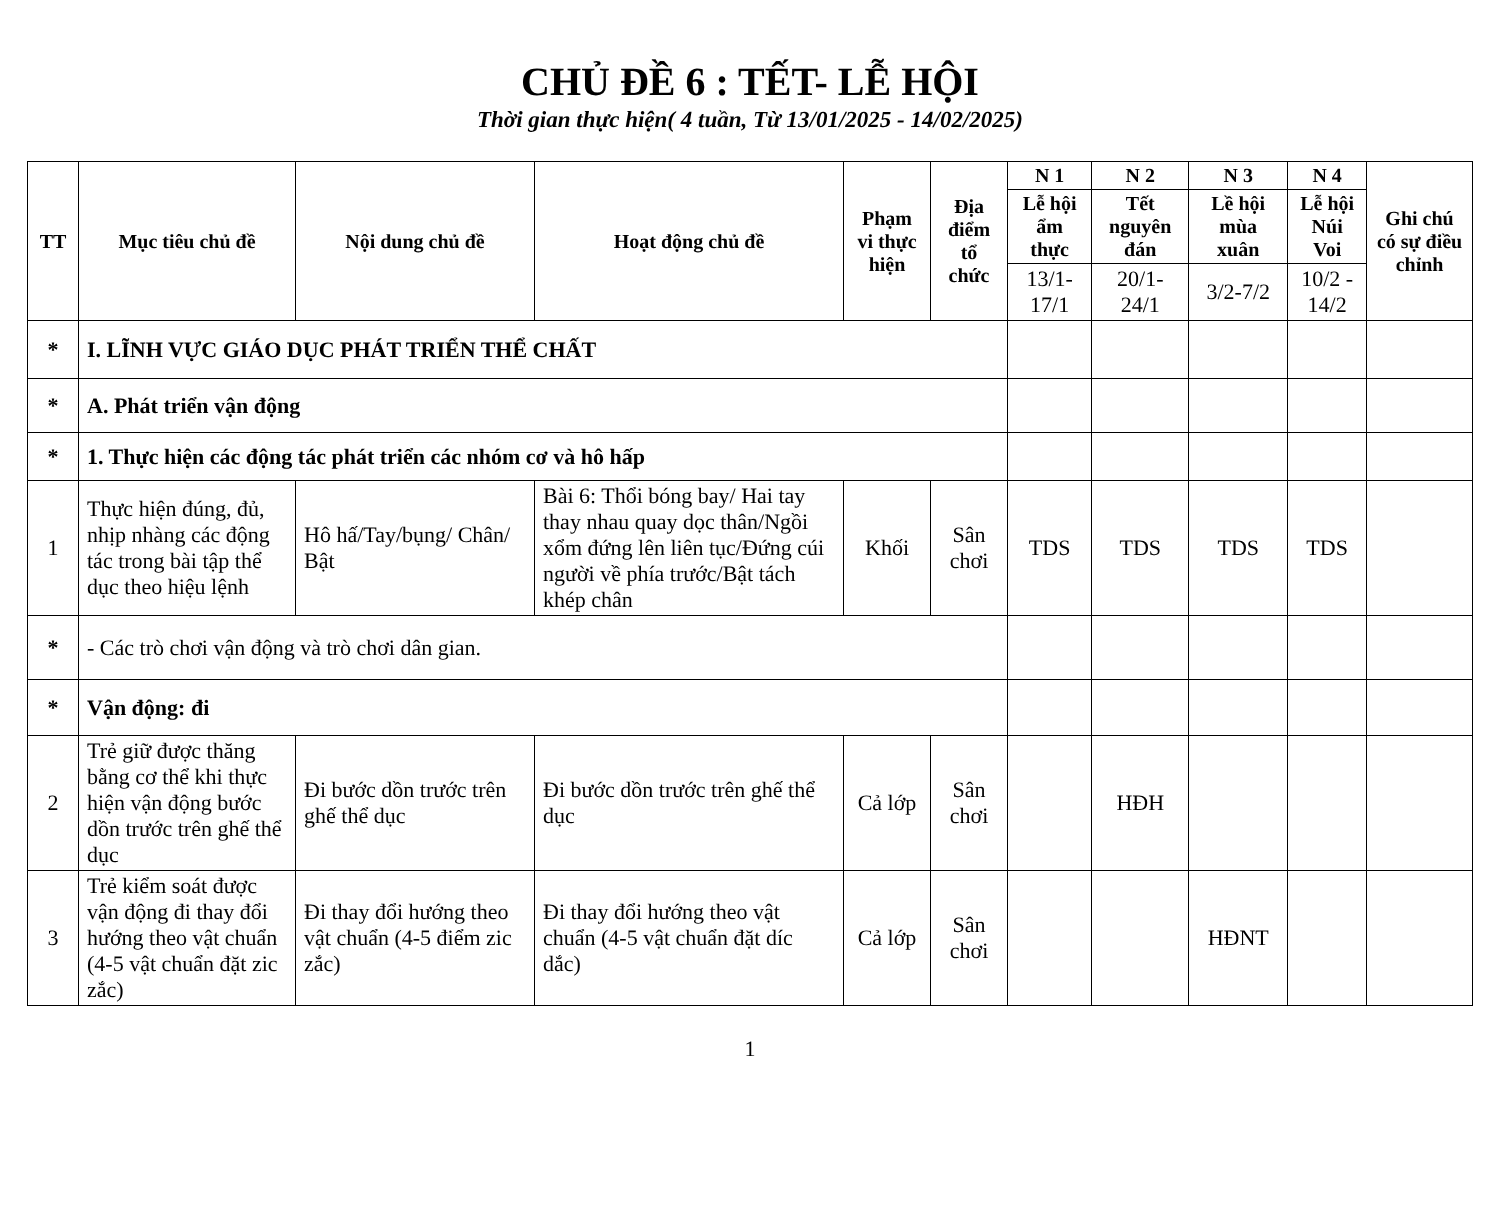CHỦ ĐỀ 6 : TẾT- LỄ HỘI
Thời gian thực hiện( 4 tuần, Từ 13/01/2025 - 14/02/2025)
| TT | Mục tiêu chủ đề | Nội dung chủ đề | Hoạt động chủ đề | Phạm vi thực hiện | Địa điểm tổ chức | N 1 | N 2 | N 3 | N 4 | Ghi chú có sự điều chỉnh |
| --- | --- | --- | --- | --- | --- | --- | --- | --- | --- | --- |
| | | | | | | Lễ hội ẩm thực | Tết nguyên đán | Lề hội mùa xuân | Lễ hội Núi Voi | |
| | | | | | | 13/1-17/1 | 20/1-24/1 | 3/2-7/2 | 10/2 - 14/2 | |
| * | I. LĨNH VỰC GIÁO DỤC PHÁT TRIỂN THỂ CHẤT | | | | | | | | | |
| * | A. Phát triển vận động | | | | | | | | | |
| * | 1. Thực hiện các động tác phát triển các nhóm cơ và hô hấp | | | | | | | | | |
| 1 | Thực hiện đúng, đủ, nhịp nhàng các động tác trong bài tập thể dục theo hiệu lệnh | Hô hấ/Tay/bụng/ Chân/ Bật | Bài 6: Thổi bóng bay/ Hai tay thay nhau quay dọc thân/Ngồi xổm đứng lên liên tục/Đứng cúi người về phía trước/Bật tách khép chân | Khối | Sân chơi | TDS | TDS | TDS | TDS | |
| * | - Các trò chơi vận động và trò chơi dân gian. | | | | | | | | | |
| * | Vận động: đi | | | | | | | | | |
| 2 | Trẻ giữ được thăng bằng cơ thể khi thực hiện vận động bước dồn trước trên ghế thể dục | Đi bước dồn trước trên ghế thể dục | Đi bước dồn trước trên ghế thể dục | Cả lớp | Sân chơi | | HĐH | | | |
| 3 | Trẻ kiểm soát được vận động đi thay đổi hướng theo vật chuẩn (4-5 vật chuẩn đặt zic zắc) | Đi thay đổi hướng theo vật chuẩn (4-5 điểm zic zắc) | Đi thay đổi hướng theo vật chuẩn (4-5 vật chuẩn đặt díc dắc) | Cả lớp | Sân chơi | | | HĐNT | | |
1